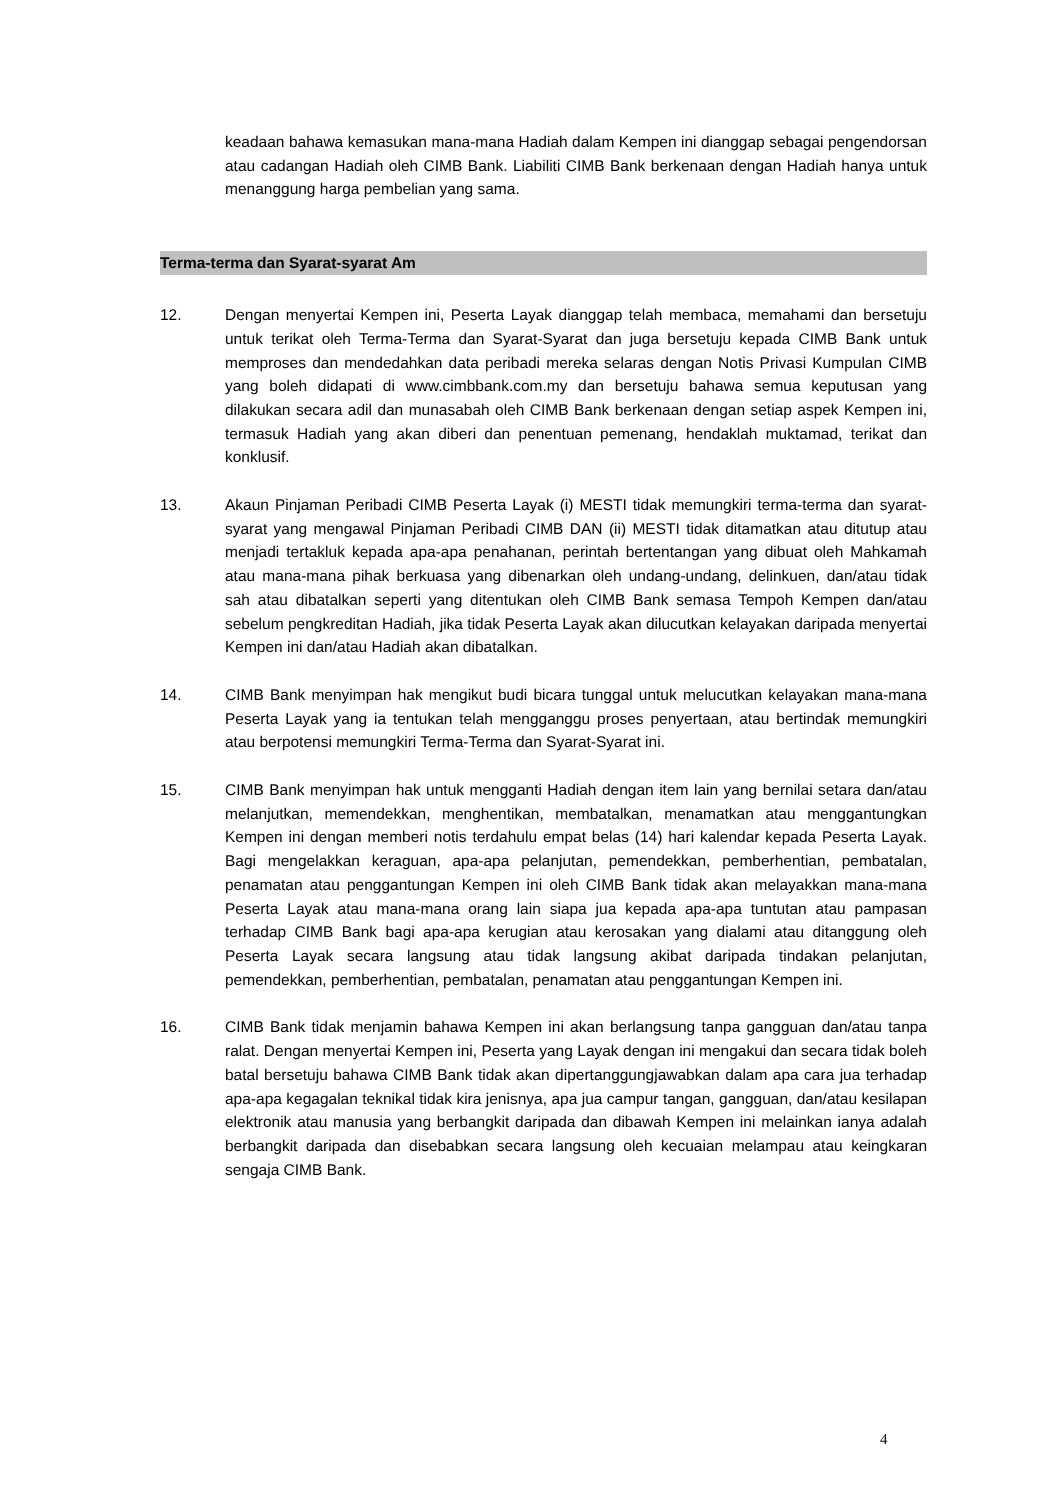keadaan bahawa kemasukan mana-mana Hadiah dalam Kempen ini dianggap sebagai pengendorsan atau cadangan Hadiah oleh CIMB Bank. Liabiliti CIMB Bank berkenaan dengan Hadiah hanya untuk menanggung harga pembelian yang sama.
Terma-terma dan Syarat-syarat Am
12. Dengan menyertai Kempen ini, Peserta Layak dianggap telah membaca, memahami dan bersetuju untuk terikat oleh Terma-Terma dan Syarat-Syarat dan juga bersetuju kepada CIMB Bank untuk memproses dan mendedahkan data peribadi mereka selaras dengan Notis Privasi Kumpulan CIMB yang boleh didapati di www.cimbbank.com.my dan bersetuju bahawa semua keputusan yang dilakukan secara adil dan munasabah oleh CIMB Bank berkenaan dengan setiap aspek Kempen ini, termasuk Hadiah yang akan diberi dan penentuan pemenang, hendaklah muktamad, terikat dan konklusif.
13. Akaun Pinjaman Peribadi CIMB Peserta Layak (i) MESTI tidak memungkiri terma-terma dan syarat-syarat yang mengawal Pinjaman Peribadi CIMB DAN (ii) MESTI tidak ditamatkan atau ditutup atau menjadi tertakluk kepada apa-apa penahanan, perintah bertentangan yang dibuat oleh Mahkamah atau mana-mana pihak berkuasa yang dibenarkan oleh undang-undang, delinkuen, dan/atau tidak sah atau dibatalkan seperti yang ditentukan oleh CIMB Bank semasa Tempoh Kempen dan/atau sebelum pengkreditan Hadiah, jika tidak Peserta Layak akan dilucutkan kelayakan daripada menyertai Kempen ini dan/atau Hadiah akan dibatalkan.
14. CIMB Bank menyimpan hak mengikut budi bicara tunggal untuk melucutkan kelayakan mana-mana Peserta Layak yang ia tentukan telah mengganggu proses penyertaan, atau bertindak memungkiri atau berpotensi memungkiri Terma-Terma dan Syarat-Syarat ini.
15. CIMB Bank menyimpan hak untuk mengganti Hadiah dengan item lain yang bernilai setara dan/atau melanjutkan, memendekkan, menghentikan, membatalkan, menamatkan atau menggantungkan Kempen ini dengan memberi notis terdahulu empat belas (14) hari kalendar kepada Peserta Layak. Bagi mengelakkan keraguan, apa-apa pelanjutan, pemendekkan, pemberhentian, pembatalan, penamatan atau penggantungan Kempen ini oleh CIMB Bank tidak akan melayakkan mana-mana Peserta Layak atau mana-mana orang lain siapa jua kepada apa-apa tuntutan atau pampasan terhadap CIMB Bank bagi apa-apa kerugian atau kerosakan yang dialami atau ditanggung oleh Peserta Layak secara langsung atau tidak langsung akibat daripada tindakan pelanjutan, pemendekkan, pemberhentian, pembatalan, penamatan atau penggantungan Kempen ini.
16. CIMB Bank tidak menjamin bahawa Kempen ini akan berlangsung tanpa gangguan dan/atau tanpa ralat. Dengan menyertai Kempen ini, Peserta yang Layak dengan ini mengakui dan secara tidak boleh batal bersetuju bahawa CIMB Bank tidak akan dipertanggungjawabkan dalam apa cara jua terhadap apa-apa kegagalan teknikal tidak kira jenisnya, apa jua campur tangan, gangguan, dan/atau kesilapan elektronik atau manusia yang berbangkit daripada dan dibawah Kempen ini melainkan ianya adalah berbangkit daripada dan disebabkan secara langsung oleh kecuaian melampau atau keingkaran sengaja CIMB Bank.
4